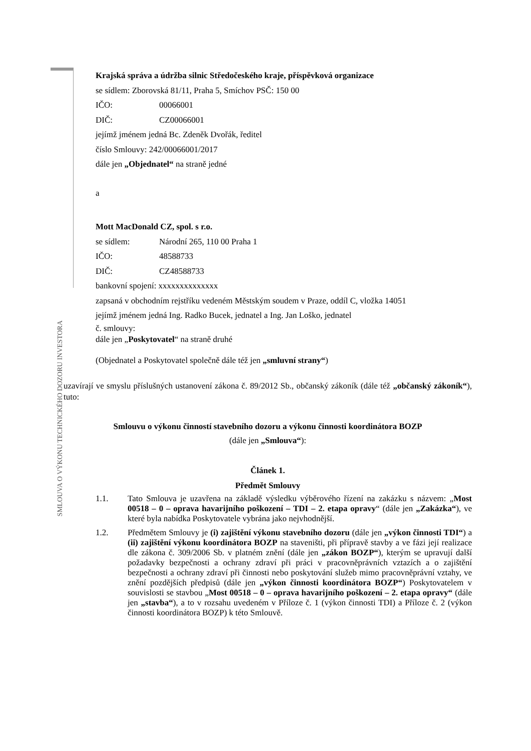Krajská správa a údržba silnic Středočeského kraje, příspěvková organizace
se sídlem: Zborovská 81/11, Praha 5, Smíchov PSČ: 150 00
IČO: 00066001
DIČ: CZ00066001
jejímž jménem jedná Bc. Zdeněk Dvořák, ředitel
číslo Smlouvy: 242/00066001/2017
dále jen „Objednatel“ na straně jedné
a
Mott MacDonald CZ, spol. s r.o.
se sídlem: Národní 265, 110 00 Praha 1
IČO: 48588733
DIČ: CZ48588733
bankovní spojení: xxxxxxxxxxxxxx
zapsaná v obchodním rejstříku vedeném Městským soudem v Praze, oddíl C, vložka 14051
jejímž jménem jedná Ing. Radko Bucek, jednatel a Ing. Jan Loško, jednatel
č. smlouvy:
dále jen „Poskytovatel“ na straně druhé
(Objednatel a Poskytovatel společně dále též jen „smluvní strany“)
SMLOUVA O VÝKONU TECHNICKÉHO DOZORU INVESTORA
uzavírají ve smyslu příslušných ustanovení zákona č. 89/2012 Sb., občanský zákoník (dále též „občanský zákoník“), tuto:
Smlouvu o výkonu činností stavebního dozoru a výkonu činnosti koordinátora BOZP
(dále jen „Smlouva“):
Článek 1.
Předmět Smlouvy
1.1. Tato Smlouva je uzavřena na základě výsledku výběrového řízení na zakázku s názvem: „Most 00518 – 0 – oprava havarijního poškození – TDI – 2. etapa opravy“ (dále jen „Zakázka“), ve které byla nabídka Poskytovatele vybrána jako nejvhodnější.
1.2. Předmětem Smlouvy je (i) zajištění výkonu stavebního dozoru (dále jen „výkon činnosti TDI“) a (ii) zajištění výkonu koordinátora BOZP na staveništi, při přípravě stavby a ve fázi její realizace dle zákona č. 309/2006 Sb. v platném znění (dále jen „zákon BOZP“), kterým se upravují další požadavky bezpečnosti a ochrany zdraví při práci v pracovněprávních vztazích a o zajištění bezpečnosti a ochrany zdraví při činnosti nebo poskytování služeb mimo pracovněprávní vztahy, ve znění pozdějších předpisů (dále jen „výkon činnosti koordinátora BOZP“) Poskytovatelem v souvislosti se stavbou „Most 00518 – 0 – oprava havarijního poškození – 2. etapa opravy“ (dále jen „stavba“), a to v rozsahu uvedeném v Příloze č. 1 (výkon činnosti TDI) a Příloze č. 2 (výkon činnosti koordinátora BOZP) k této Smlouvě.